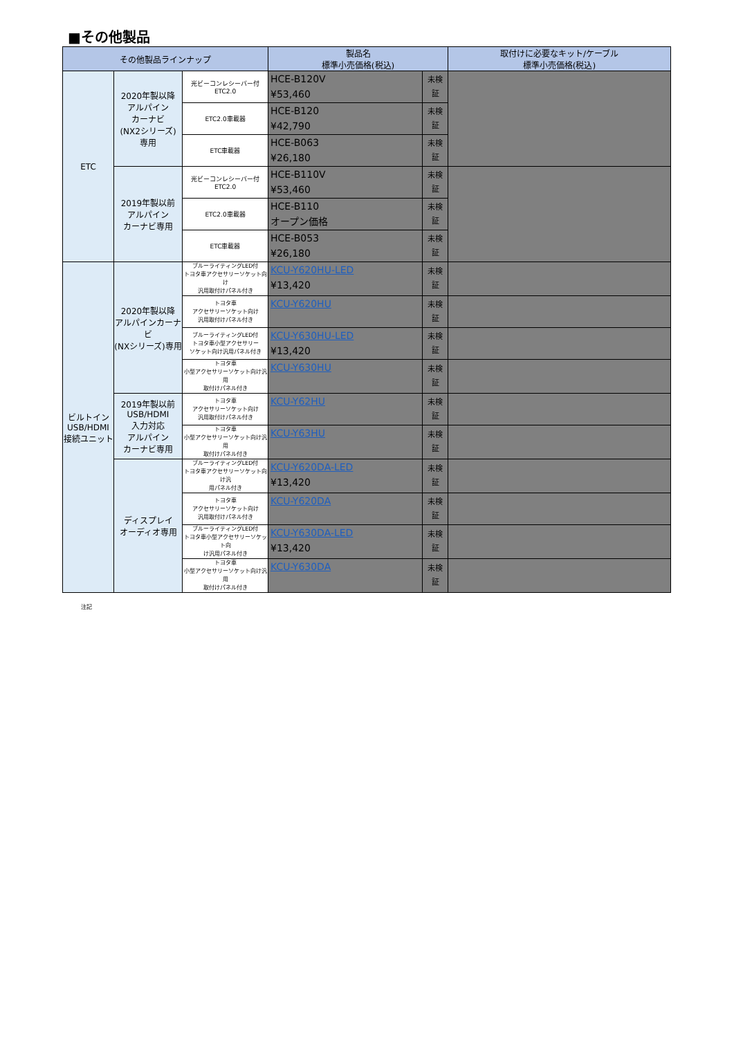■その他製品
| その他製品ラインナップ | | | 製品名 標準小売価格(税込) | | 取付けに必要なキット/ケーブル 標準小売価格(税込) |
| --- | --- | --- | --- | --- | --- |
| ETC | 2020年製以降 アルパイン カーナビ (NX2シリーズ) 専用 | 光ビーコンレシーバー付 ETC2.0 | HCE-B120V ¥53,460 | 未検 証 | |
| | | ETC2.0車載器 | HCE-B120 ¥42,790 | 未検 証 | |
| | | ETC車載器 | HCE-B063 ¥26,180 | 未検 証 | |
| | 2019年製以前 アルパイン カーナビ専用 | 光ビーコンレシーバー付 ETC2.0 | HCE-B110V ¥53,460 | 未検 証 | |
| | | ETC2.0車載器 | HCE-B110 オープン価格 | 未検 証 | |
| | | ETC車載器 | HCE-B053 ¥26,180 | 未検 証 | |
| ビルトイン USB/HDMI 接続ユニット | 2020年製以降 アルパインカーナビ (NXシリーズ)専用 | ブルーライティングLED付 トヨタ車アクセサリーソケット向け 汎用取付けパネル付き | KCU-Y620HU-LED ¥13,420 | 未検 証 | |
| | | トヨタ車 アクセサリーソケット向け 汎用取付けパネル付き | KCU-Y620HU | 未検 証 | |
| | | ブルーライティングLED付 トヨタ車小型アクセサリー ソケット向け汎用パネル付き | KCU-Y630HU-LED ¥13,420 | 未検 証 | |
| | | トヨタ車 小型アクセサリーソケット向け汎用 取付けパネル付き | KCU-Y630HU | 未検 証 | |
| | 2019年製以前 USB/HDMI 入力対応 アルパイン カーナビ専用 | トヨタ車 アクセサリーソケット向け 汎用取付けパネル付き | KCU-Y62HU | 未検 証 | |
| | | トヨタ車 小型アクセサリーソケット向け汎用 取付けパネル付き | KCU-Y63HU | 未検 証 | |
| | ディスプレイ オーディオ専用 | ブルーライティングLED付 トヨタ車アクセサリーソケット向け汎 用パネル付き | KCU-Y620DA-LED ¥13,420 | 未検 証 | |
| | | トヨタ車 アクセサリーソケット向け 汎用取付けパネル付き | KCU-Y620DA | 未検 証 | |
| | | ブルーライティングLED付 トヨタ車小型アクセサリーソケット向 け汎用パネル付き | KCU-Y630DA-LED ¥13,420 | 未検 証 | |
| | | トヨタ車 小型アクセサリーソケット向け汎用 取付けパネル付き | KCU-Y630DA | 未検 証 | |
注記